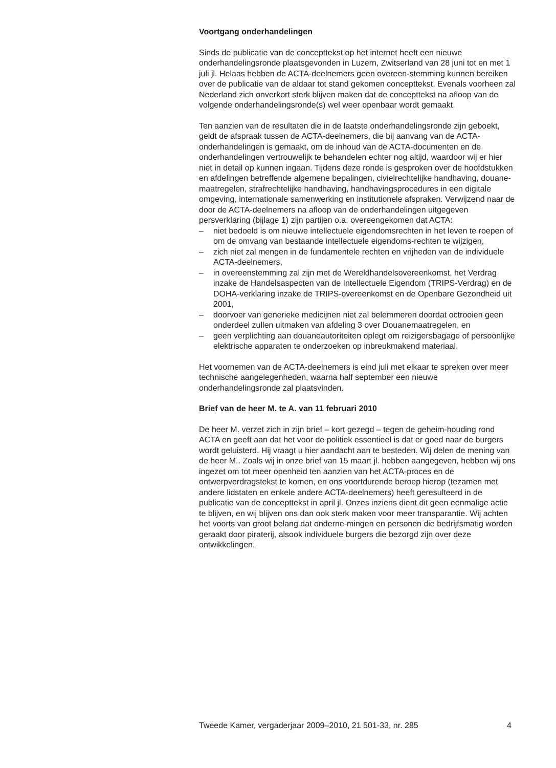Voortgang onderhandelingen
Sinds de publicatie van de concepttekst op het internet heeft een nieuwe onderhandelingsronde plaatsgevonden in Luzern, Zwitserland van 28 juni tot en met 1 juli jl. Helaas hebben de ACTA-deelnemers geen overeen-stemming kunnen bereiken over de publicatie van de aldaar tot stand gekomen concepttekst. Evenals voorheen zal Nederland zich onverkort sterk blijven maken dat de concepttekst na afloop van de volgende onderhandelingsronde(s) wel weer openbaar wordt gemaakt.
Ten aanzien van de resultaten die in de laatste onderhandelingsronde zijn geboekt, geldt de afspraak tussen de ACTA-deelnemers, die bij aanvang van de ACTA-onderhandelingen is gemaakt, om de inhoud van de ACTA-documenten en de onderhandelingen vertrouwelijk te behandelen echter nog altijd, waardoor wij er hier niet in detail op kunnen ingaan. Tijdens deze ronde is gesproken over de hoofdstukken en afdelingen betreffende algemene bepalingen, civielrechtelijke handhaving, douane-maatregelen, strafrechtelijke handhaving, handhavingsprocedures in een digitale omgeving, internationale samenwerking en institutionele afspraken. Verwijzend naar de door de ACTA-deelnemers na afloop van de onderhandelingen uitgegeven persverklaring (bijlage 1) zijn partijen o.a. overeengekomen dat ACTA:
– niet bedoeld is om nieuwe intellectuele eigendomsrechten in het leven te roepen of om de omvang van bestaande intellectuele eigendoms-rechten te wijzigen,
– zich niet zal mengen in de fundamentele rechten en vrijheden van de individuele ACTA-deelnemers,
– in overeenstemming zal zijn met de Wereldhandelsovereenkomst, het Verdrag inzake de Handelsaspecten van de Intellectuele Eigendom (TRIPS-Verdrag) en de DOHA-verklaring inzake de TRIPS-overeenkomst en de Openbare Gezondheid uit 2001,
– doorvoer van generieke medicijnen niet zal belemmeren doordat octrooien geen onderdeel zullen uitmaken van afdeling 3 over Douanemaatregelen, en
– geen verplichting aan douaneautoriteiten oplegt om reizigersbagage of persoonlijke elektrische apparaten te onderzoeken op inbreukmakend materiaal.
Het voornemen van de ACTA-deelnemers is eind juli met elkaar te spreken over meer technische aangelegenheden, waarna half september een nieuwe onderhandelingsronde zal plaatsvinden.
Brief van de heer M. te A. van 11 februari 2010
De heer M. verzet zich in zijn brief – kort gezegd – tegen de geheim-houding rond ACTA en geeft aan dat het voor de politiek essentieel is dat er goed naar de burgers wordt geluisterd. Hij vraagt u hier aandacht aan te besteden. Wij delen de mening van de heer M.. Zoals wij in onze brief van 15 maart jl. hebben aangegeven, hebben wij ons ingezet om tot meer openheid ten aanzien van het ACTA-proces en de ontwerpverdragstekst te komen, en ons voortdurende beroep hierop (tezamen met andere lidstaten en enkele andere ACTA-deelnemers) heeft geresulteerd in de publicatie van de concepttekst in april jl. Onzes inziens dient dit geen eenmalige actie te blijven, en wij blijven ons dan ook sterk maken voor meer transparantie. Wij achten het voorts van groot belang dat onderne-mingen en personen die bedrijfsmatig worden geraakt door piraterij, alsook individuele burgers die bezorgd zijn over deze ontwikkelingen,
Tweede Kamer, vergaderjaar 2009–2010, 21 501-33, nr. 285 4